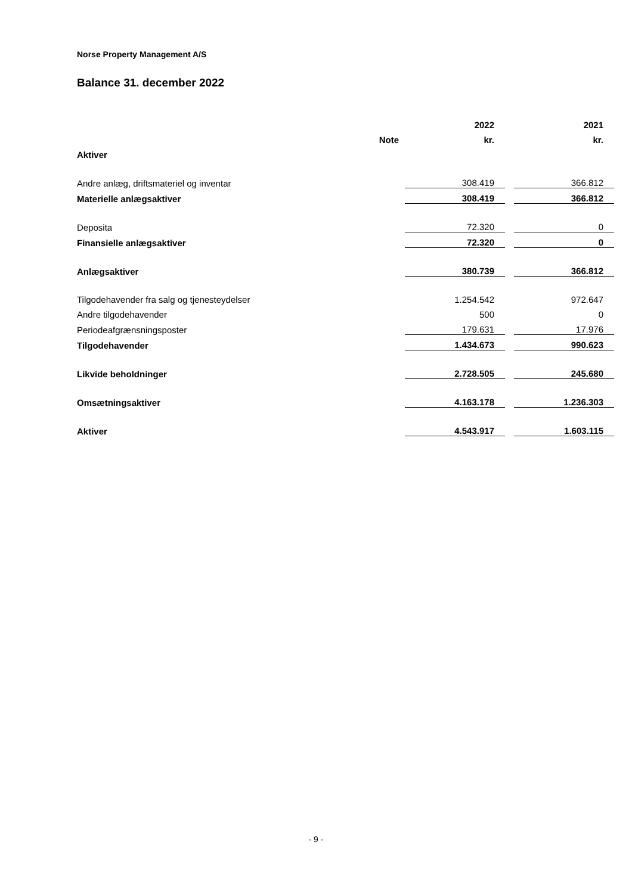Norse Property Management A/S
Balance 31. december 2022
| | | 2022 | | 2021 |
| --- | --- | --- | --- | --- |
| | Note | kr. | | kr. |
| Aktiver | | | | |
| Andre anlæg, driftsmateriel og inventar | | 308.419 | | 366.812 |
| Materielle anlægsaktiver | | 308.419 | | 366.812 |
| Deposita | | 72.320 | | 0 |
| Finansielle anlægsaktiver | | 72.320 | | 0 |
| Anlægsaktiver | | 380.739 | | 366.812 |
| Tilgodehavender fra salg og tjenesteydelser | | 1.254.542 | | 972.647 |
| Andre tilgodehavender | | 500 | | 0 |
| Periodeafgrænsningsposter | | 179.631 | | 17.976 |
| Tilgodehavender | | 1.434.673 | | 990.623 |
| Likvide beholdninger | | 2.728.505 | | 245.680 |
| Omsætningsaktiver | | 4.163.178 | | 1.236.303 |
| Aktiver | | 4.543.917 | | 1.603.115 |
- 9 -